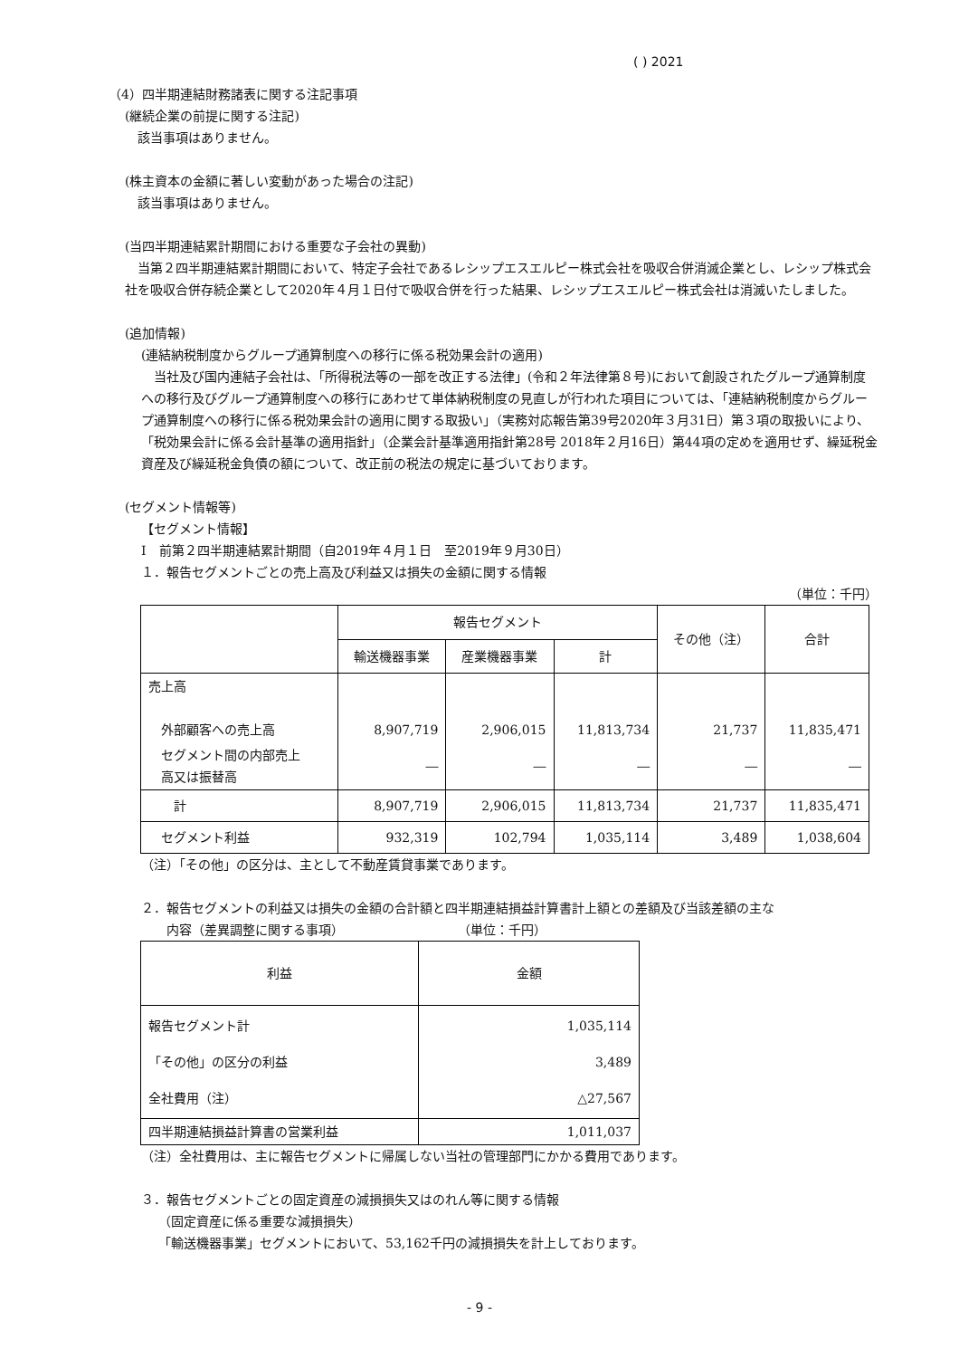( ) 2021
（4）四半期連結財務諸表に関する注記事項
(継続企業の前提に関する注記)
　該当事項はありません。
(株主資本の金額に著しい変動があった場合の注記)
　該当事項はありません。
(当四半期連結累計期間における重要な子会社の異動)
　当第２四半期連結累計期間において、特定子会社であるレシップエスエルピー株式会社を吸収合併消滅企業とし、レシップ株式会社を吸収合併存続企業として2020年４月１日付で吸収合併を行った結果、レシップエスエルピー株式会社は消滅いたしました。
(追加情報)
(連結納税制度からグループ通算制度への移行に係る税効果会計の適用)
　当社及び国内連結子会社は、「所得税法等の一部を改正する法律」(令和２年法律第８号)において創設されたグループ通算制度への移行及びグループ通算制度への移行にあわせて単体納税制度の見直しが行われた項目については、「連結納税制度からグループ通算制度への移行に係る税効果会計の適用に関する取扱い」（実務対応報告第39号2020年３月31日）第３項の取扱いにより、「税効果会計に係る会計基準の適用指針」（企業会計基準適用指針第28号 2018年２月16日）第44項の定めを適用せず、繰延税金資産及び繰延税金負債の額について、改正前の税法の規定に基づいております。
(セグメント情報等)
【セグメント情報】
Ⅰ　前第２四半期連結累計期間（自2019年４月１日　至2019年９月30日）
１．報告セグメントごとの売上高及び利益又は損失の金額に関する情報
（単位：千円）
| | 報告セグメント | | | その他（注） | 合計 |
| --- | --- | --- | --- | --- | --- |
| | 輸送機器事業 | 産業機器事業 | 計 | | |
| 売上高 外部顧客への売上高 | 8,907,719 | 2,906,015 | 11,813,734 | 21,737 | 11,835,471 |
| セグメント間の内部売上 高又は振替高 | ― | ― | ― | ― | ― |
| 計 | 8,907,719 | 2,906,015 | 11,813,734 | 21,737 | 11,835,471 |
| セグメント利益 | 932,319 | 102,794 | 1,035,114 | 3,489 | 1,038,604 |
（注）「その他」の区分は、主として不動産賃貸事業であります。
２．報告セグメントの利益又は損失の金額の合計額と四半期連結損益計算書計上額との差額及び当該差額の主な
　　内容（差異調整に関する事項）　　　　　　　　　　（単位：千円）
| 利益 | 金額 |
| --- | --- |
| 報告セグメント計 「その他」の区分の利益 全社費用（注） | 1,035,114 3,489 △27,567 |
| 四半期連結損益計算書の営業利益 | 1,011,037 |
（注）全社費用は、主に報告セグメントに帰属しない当社の管理部門にかかる費用であります。
３．報告セグメントごとの固定資産の減損損失又はのれん等に関する情報
　（固定資産に係る重要な減損損失）
　「輸送機器事業」セグメントにおいて、53,162千円の減損損失を計上しております。
- 9 -